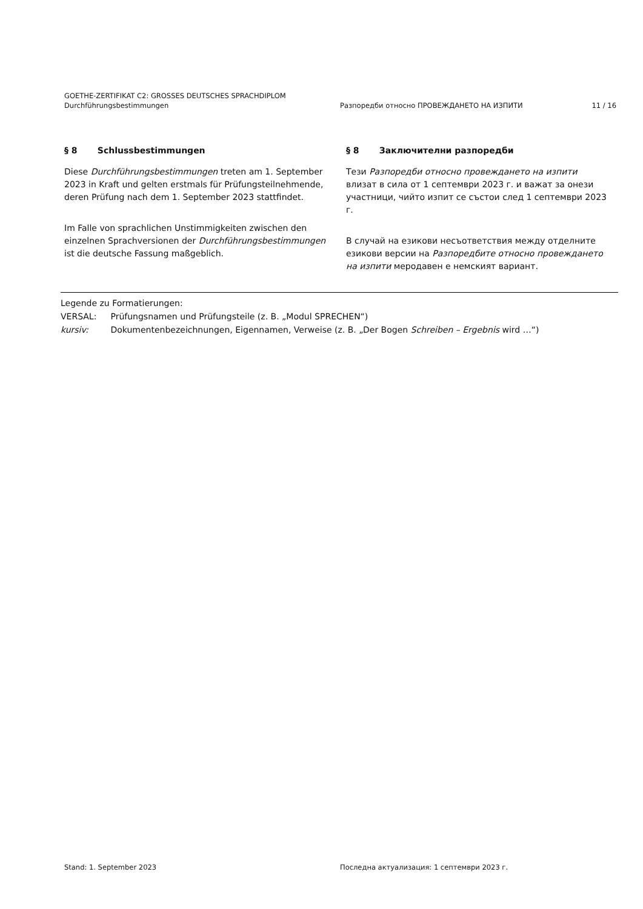GOETHE-ZERTIFIKAT C2: GROSSES DEUTSCHES SPRACHDIPLOM
Durchführungsbestimmungen Разпоредби относно ПРОВЕЖДАНЕТО НА ИЗПИТИ
11 / 16
§ 8 Schlussbestimmungen
Diese Durchführungsbestimmungen treten am 1. September 2023 in Kraft und gelten erstmals für Prüfungsteilnehmende, deren Prüfung nach dem 1. September 2023 stattfindet.
Im Falle von sprachlichen Unstimmigkeiten zwischen den einzelnen Sprachversionen der Durchführungsbestimmungen ist die deutsche Fassung maßgeblich.
§ 8 Заключителни разпоредби
Тези Разпоредби относно провеждането на изпити влизат в сила от 1 септември 2023 г. и важат за онези участници, чийто изпит се състои след 1 септември 2023 г.
В случай на езикови несъответствия между отделните езикови версии на Разпоредбите относно провеждането на изпити меродавен е немският вариант.
Legende zu Formatierungen:
VERSAL: Prüfungsnamen und Prüfungsteile (z. B. „Modul SPRECHEN“)
kursiv: Dokumentenbezeichnungen, Eigennamen, Verweise (z. B. „Der Bogen Schreiben – Ergebnis wird …“)
Stand: 1. September 2023 Последна актуализация: 1 септември 2023 г.